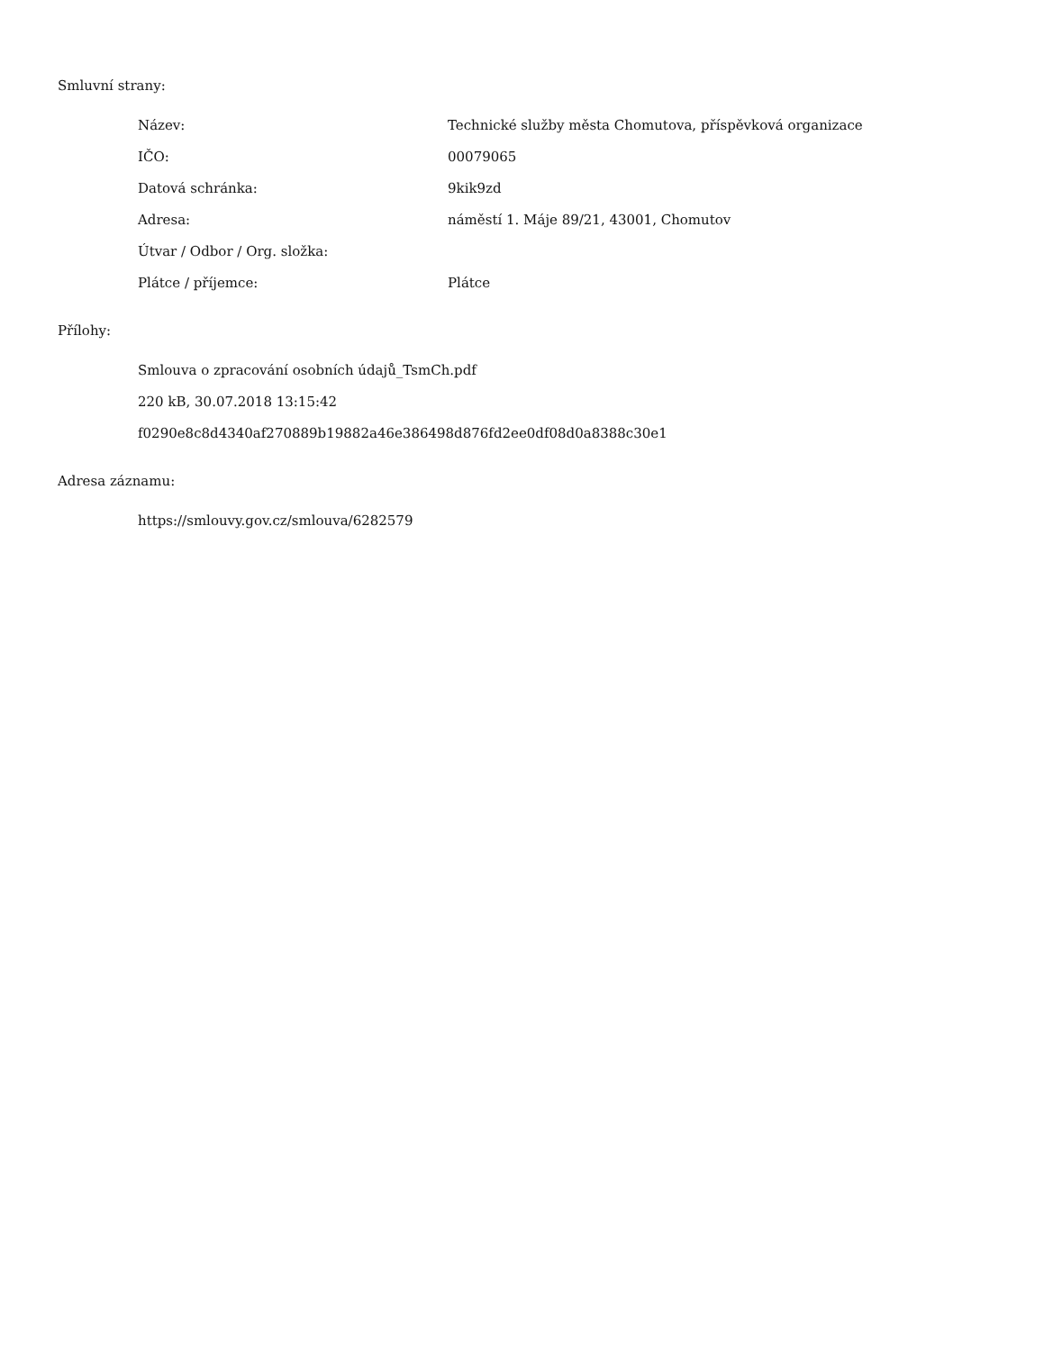Smluvní strany:
| Název: | Technické služby města Chomutova, příspěvková organizace |
| IČO: | 00079065 |
| Datová schránka: | 9kik9zd |
| Adresa: | náměstí 1. Máje 89/21, 43001, Chomutov |
| Útvar / Odbor / Org. složka: | |
| Plátce / příjemce: | Plátce |
Přílohy:
Smlouva o zpracování osobních údajů_TsmCh.pdf
220 kB, 30.07.2018 13:15:42
f0290e8c8d4340af270889b19882a46e386498d876fd2ee0df08d0a8388c30e1
Adresa záznamu:
https://smlouvy.gov.cz/smlouva/6282579